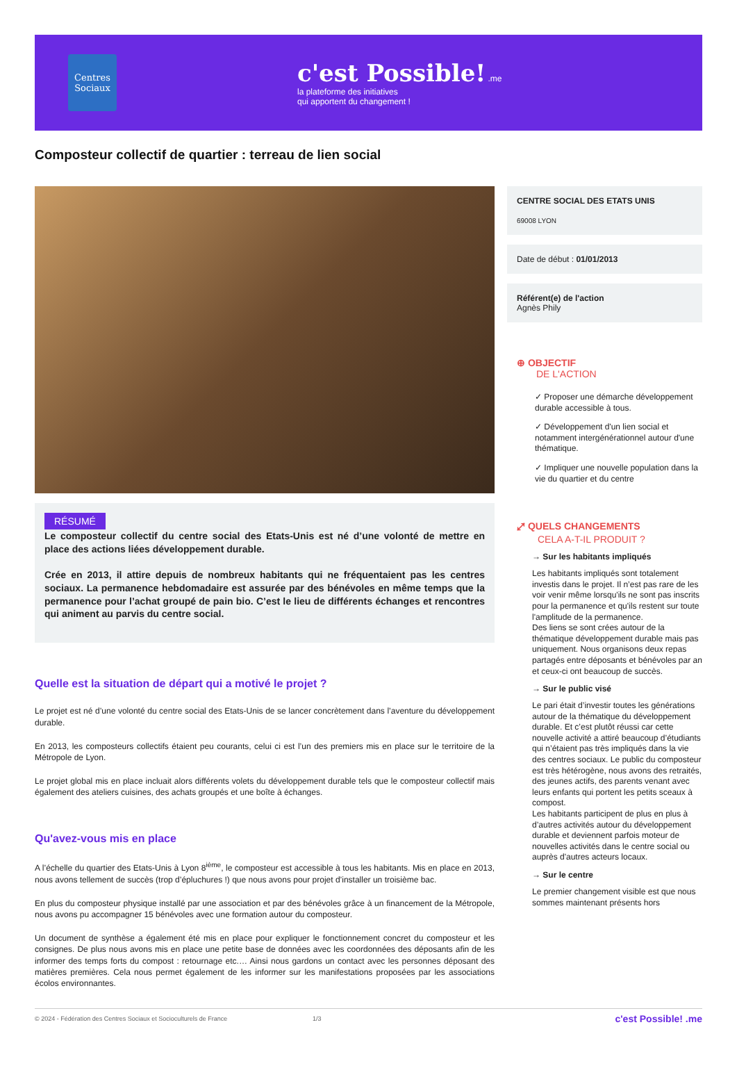Centres Sociaux
c'est Possible! .me
la plateforme des initiatives
qui apportent du changement !
Composteur collectif de quartier : terreau de lien social
RÉSUMÉ
Le composteur collectif du centre social des Etats-Unis est né d’une volonté de mettre en place des actions liées développement durable.
Crée en 2013, il attire depuis de nombreux habitants qui ne fréquentaient pas les centres sociaux. La permanence hebdomadaire est assurée par des bénévoles en même temps que la permanence pour l’achat groupé de pain bio. C’est le lieu de différents échanges et rencontres qui animent au parvis du centre social.
Quelle est la situation de départ qui a motivé le projet ?
Le projet est né d’une volonté du centre social des Etats-Unis de se lancer concrètement dans l’aventure du développement durable.
En 2013, les composteurs collectifs étaient peu courants, celui ci est l’un des premiers mis en place sur le territoire de la Métropole de Lyon.
Le projet global mis en place incluait alors différents volets du développement durable tels que le composteur collectif mais également des ateliers cuisines, des achats groupés et une boîte à échanges.
Qu'avez-vous mis en place
A l’échelle du quartier des Etats-Unis à Lyon 8<sup>ième</sup>, le composteur est accessible à tous les habitants. Mis en place en 2013, nous avons tellement de succès (trop d’épluchures !) que nous avons pour projet d’installer un troisième bac.
En plus du composteur physique installé par une association et par des bénévoles grâce à un financement de la Métropole, nous avons pu accompagner 15 bénévoles avec une formation autour du composteur.
Un document de synthèse a également été mis en place pour expliquer le fonctionnement concret du composteur et les consignes. De plus nous avons mis en place une petite base de données avec les coordonnées des déposants afin de les informer des temps forts du compost : retournage etc.… Ainsi nous gardons un contact avec les personnes déposant des matières premières. Cela nous permet également de les informer sur les manifestations proposées par les associations écolos environnantes.
CENTRE SOCIAL DES ETATS UNIS
69008 LYON
Date de début : 01/01/2013
Référent(e) de l'action
Agnès Phily
⊕ OBJECTIF
DE L'ACTION
✓ Proposer une démarche développement durable accessible à tous.
✓ Développement d'un lien social et notamment intergénérationnel autour d'une thématique.
✓ Impliquer une nouvelle population dans la vie du quartier et du centre
⤢ QUELS CHANGEMENTS
CELA A-T-IL PRODUIT ?
→ Sur les habitants impliqués
Les habitants impliqués sont totalement investis dans le projet. Il n’est pas rare de les voir venir même lorsqu'ils ne sont pas inscrits pour la permanence et qu'ils restent sur toute l'amplitude de la permanence.
Des liens se sont crées autour de la thématique développement durable mais pas uniquement. Nous organisons deux repas partagés entre déposants et bénévoles par an et ceux-ci ont beaucoup de succès.
→ Sur le public visé
Le pari était d’investir toutes les générations autour de la thématique du développement durable. Et c’est plutôt réussi car cette nouvelle activité a attiré beaucoup d’étudiants qui n’étaient pas très impliqués dans la vie des centres sociaux. Le public du composteur est très hétérogène, nous avons des retraités, des jeunes actifs, des parents venant avec leurs enfants qui portent les petits sceaux à compost.
Les habitants participent de plus en plus à d’autres activités autour du développement durable et deviennent parfois moteur de nouvelles activités dans le centre social ou auprès d'autres acteurs locaux.
→ Sur le centre
Le premier changement visible est que nous sommes maintenant présents hors
© 2024 - Fédération des Centres Sociaux et Socioculturels de France 1/3 c'est Possible! .me